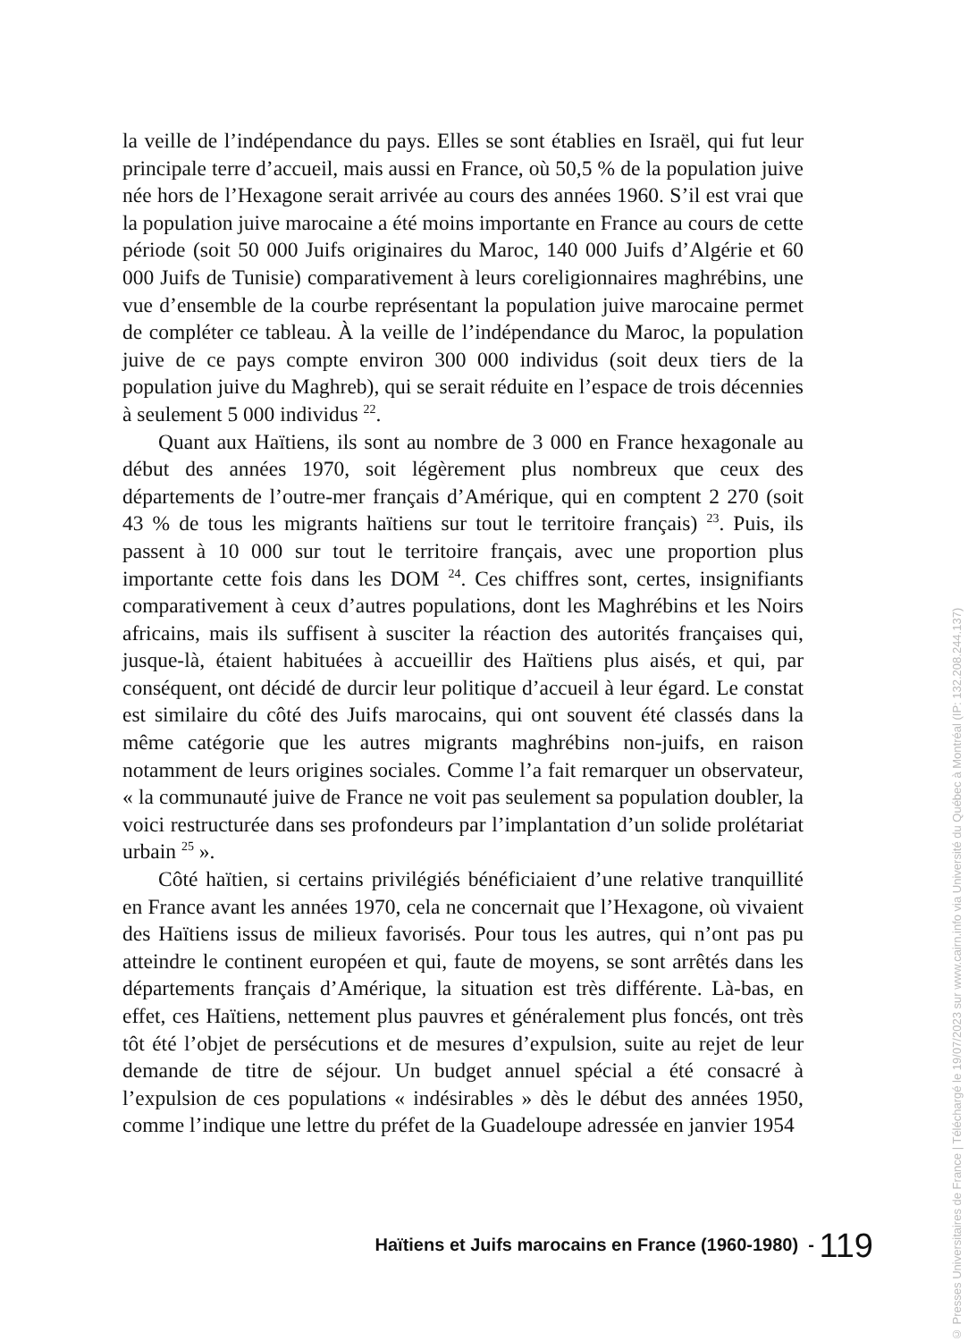la veille de l’indépendance du pays. Elles se sont établies en Israël, qui fut leur principale terre d’accueil, mais aussi en France, où 50,5 % de la population juive née hors de l’Hexagone serait arrivée au cours des années 1960. S’il est vrai que la population juive marocaine a été moins importante en France au cours de cette période (soit 50 000 Juifs originaires du Maroc, 140 000 Juifs d’Algérie et 60 000 Juifs de Tunisie) comparativement à leurs coreligionnaires maghrébins, une vue d’ensemble de la courbe représentant la population juive marocaine permet de compléter ce tableau. À la veille de l’indépendance du Maroc, la population juive de ce pays compte environ 300 000 individus (soit deux tiers de la population juive du Maghreb), qui se serait réduite en l’espace de trois décennies à seulement 5 000 individus <sup>22</sup>.
Quant aux Haïtiens, ils sont au nombre de 3 000 en France hexagonale au début des années 1970, soit légèrement plus nombreux que ceux des départements de l’outre-mer français d’Amérique, qui en comptent 2 270 (soit 43 % de tous les migrants haïtiens sur tout le territoire français) <sup>23</sup>. Puis, ils passent à 10 000 sur tout le territoire français, avec une proportion plus importante cette fois dans les DOM <sup>24</sup>. Ces chiffres sont, certes, insignifiants comparativement à ceux d’autres populations, dont les Maghrébins et les Noirs africains, mais ils suffisent à susciter la réaction des autorités françaises qui, jusque-là, étaient habituées à accueillir des Haïtiens plus aisés, et qui, par conséquent, ont décidé de durcir leur politique d’accueil à leur égard. Le constat est similaire du côté des Juifs marocains, qui ont souvent été classés dans la même catégorie que les autres migrants maghrébins non-juifs, en raison notamment de leurs origines sociales. Comme l’a fait remarquer un observateur, « la communauté juive de France ne voit pas seulement sa population doubler, la voici restructurée dans ses profondeurs par l’implantation d’un solide prolétariat urbain <sup>25</sup> ».
Côté haïtien, si certains privilégiés bénéficiaient d’une relative tranquillité en France avant les années 1970, cela ne concernait que l’Hexagone, où vivaient des Haïtiens issus de milieux favorisés. Pour tous les autres, qui n’ont pas pu atteindre le continent européen et qui, faute de moyens, se sont arrêtés dans les départements français d’Amérique, la situation est très différente. Là-bas, en effet, ces Haïtiens, nettement plus pauvres et généralement plus foncés, ont très tôt été l’objet de persécutions et de mesures d’expulsion, suite au rejet de leur demande de titre de séjour. Un budget annuel spécial a été consacré à l’expulsion de ces populations « indésirables » dès le début des années 1950, comme l’indique une lettre du préfet de la Guadeloupe adressée en janvier 1954
Haïtiens et Juifs marocains en France (1960-1980) - 119
© Presses Universitaires de France | Téléchargé le 19/07/2023 sur www.cairn.info via Université du Québec à Montréal (IP: 132.208.244.137)